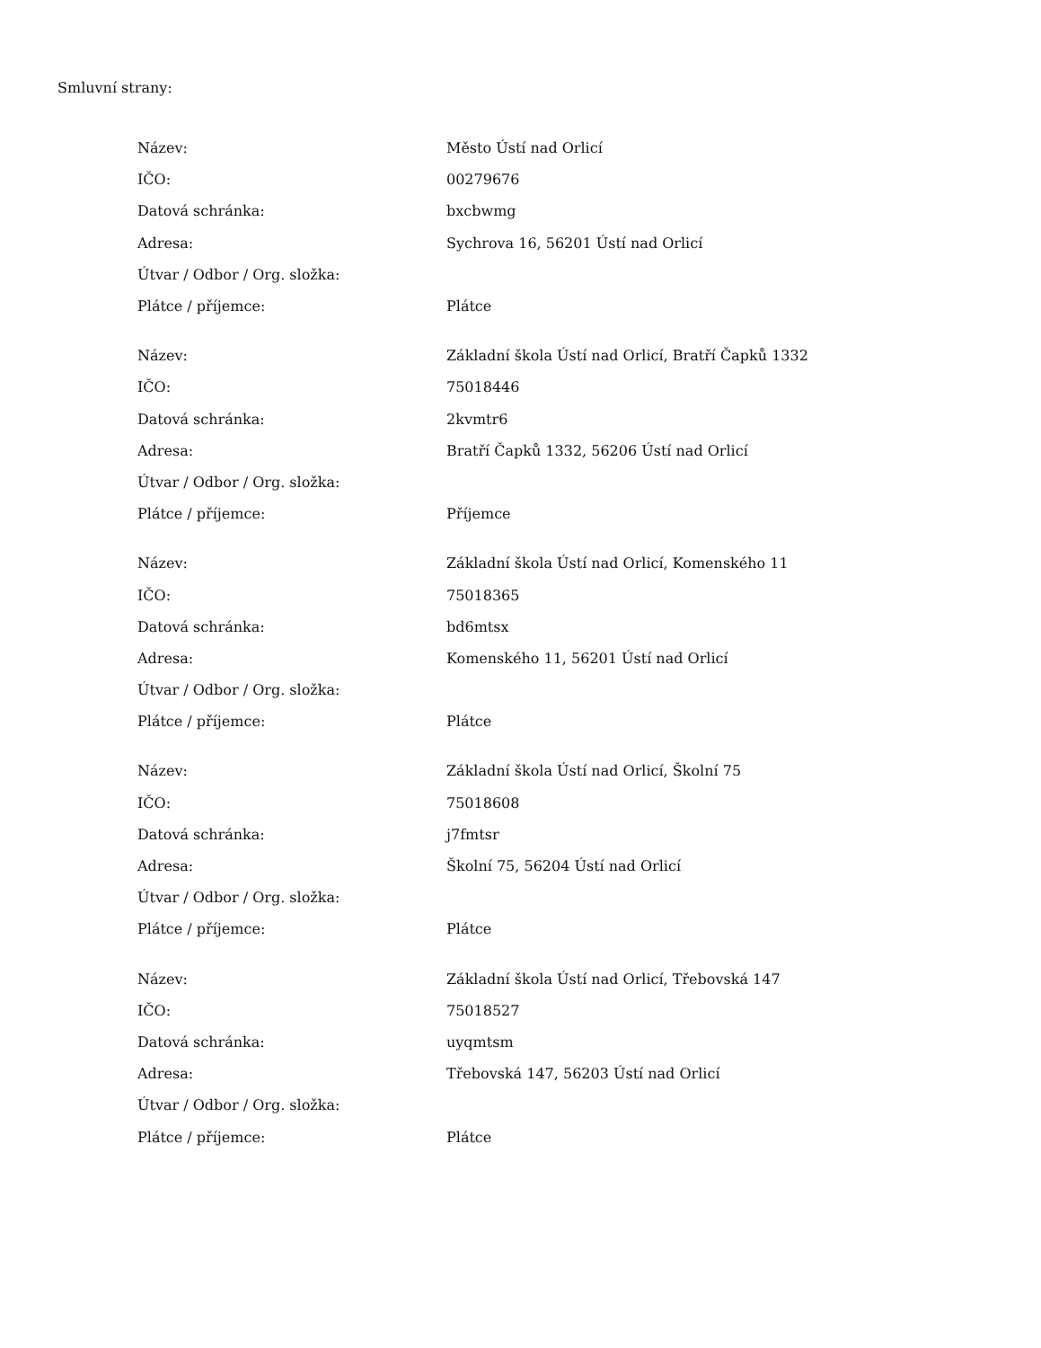Smluvní strany:
| Název: | Město Ústí nad Orlicí |
| IČO: | 00279676 |
| Datová schránka: | bxcbwmg |
| Adresa: | Sychrova 16, 56201 Ústí nad Orlicí |
| Útvar / Odbor / Org. složka: | |
| Plátce / příjemce: | Plátce |
| Název: | Základní škola Ústí nad Orlicí, Bratří Čapků 1332 |
| IČO: | 75018446 |
| Datová schránka: | 2kvmtr6 |
| Adresa: | Bratří Čapků 1332, 56206 Ústí nad Orlicí |
| Útvar / Odbor / Org. složka: | |
| Plátce / příjemce: | Příjemce |
| Název: | Základní škola Ústí nad Orlicí, Komenského 11 |
| IČO: | 75018365 |
| Datová schránka: | bd6mtsx |
| Adresa: | Komenského 11, 56201 Ústí nad Orlicí |
| Útvar / Odbor / Org. složka: | |
| Plátce / příjemce: | Plátce |
| Název: | Základní škola Ústí nad Orlicí, Školní 75 |
| IČO: | 75018608 |
| Datová schránka: | j7fmtsr |
| Adresa: | Školní 75, 56204 Ústí nad Orlicí |
| Útvar / Odbor / Org. složka: | |
| Plátce / příjemce: | Plátce |
| Název: | Základní škola Ústí nad Orlicí, Třebovská 147 |
| IČO: | 75018527 |
| Datová schránka: | uyqmtsm |
| Adresa: | Třebovská 147, 56203 Ústí nad Orlicí |
| Útvar / Odbor / Org. složka: | |
| Plátce / příjemce: | Plátce |